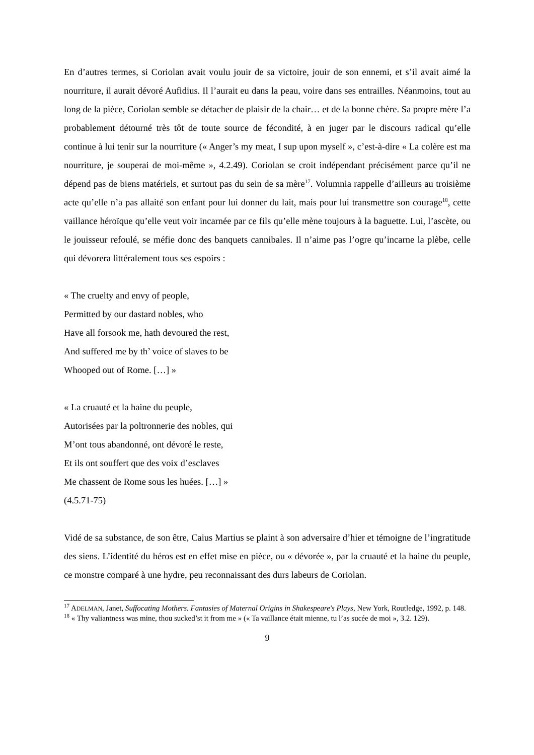En d’autres termes, si Coriolan avait voulu jouir de sa victoire, jouir de son ennemi, et s’il avait aimé la nourriture, il aurait dévoré Aufidius. Il l’aurait eu dans la peau, voire dans ses entrailles. Néanmoins, tout au long de la pièce, Coriolan semble se détacher de plaisir de la chair… et de la bonne chère. Sa propre mère l’a probablement détourné très tôt de toute source de fécondité, à en juger par le discours radical qu’elle continue à lui tenir sur la nourriture (« Anger’s my meat, I sup upon myself », c’est-à-dire « La colère est ma nourriture, je souperai de moi-même », 4.2.49). Coriolan se croit indépendant précisément parce qu’il ne dépend pas de biens matériels, et surtout pas du sein de sa mère<sup>17</sup>. Volumnia rappelle d’ailleurs au troisième acte qu’elle n’a pas allaité son enfant pour lui donner du lait, mais pour lui transmettre son courage<sup>18</sup>, cette vaillance héroïque qu’elle veut voir incarnée par ce fils qu’elle mène toujours à la baguette. Lui, l’ascète, ou le jouisseur refoulé, se méfie donc des banquets cannibales. Il n’aime pas l’ogre qu’incarne la plèbe, celle qui dévorera littéralement tous ses espoirs :
« The cruelty and envy of people,
Permitted by our dastard nobles, who
Have all forsook me, hath devoured the rest,
And suffered me by th’ voice of slaves to be
Whooped out of Rome. […] »
« La cruauté et la haine du peuple,
Autorisées par la poltronnerie des nobles, qui
M’ont tous abandonné, ont dévoré le reste,
Et ils ont souffert que des voix d’esclaves
Me chassent de Rome sous les huées. […] »
(4.5.71-75)
Vidé de sa substance, de son être, Caius Martius se plaint à son adversaire d’hier et témoigne de l’ingratitude des siens. L’identité du héros est en effet mise en pièce, ou « dévorée », par la cruauté et la haine du peuple, ce monstre comparé à une hydre, peu reconnaissant des durs labeurs de Coriolan.
<sup>17</sup> ADELMAN, Janet, Suffocating Mothers. Fantasies of Maternal Origins in Shakespeare's Plays, New York, Routledge, 1992, p. 148.
<sup>18</sup> « Thy valiantness was mine, thou sucked’st it from me » (« Ta vaillance était mienne, tu l’as sucée de moi », 3.2. 129).
9